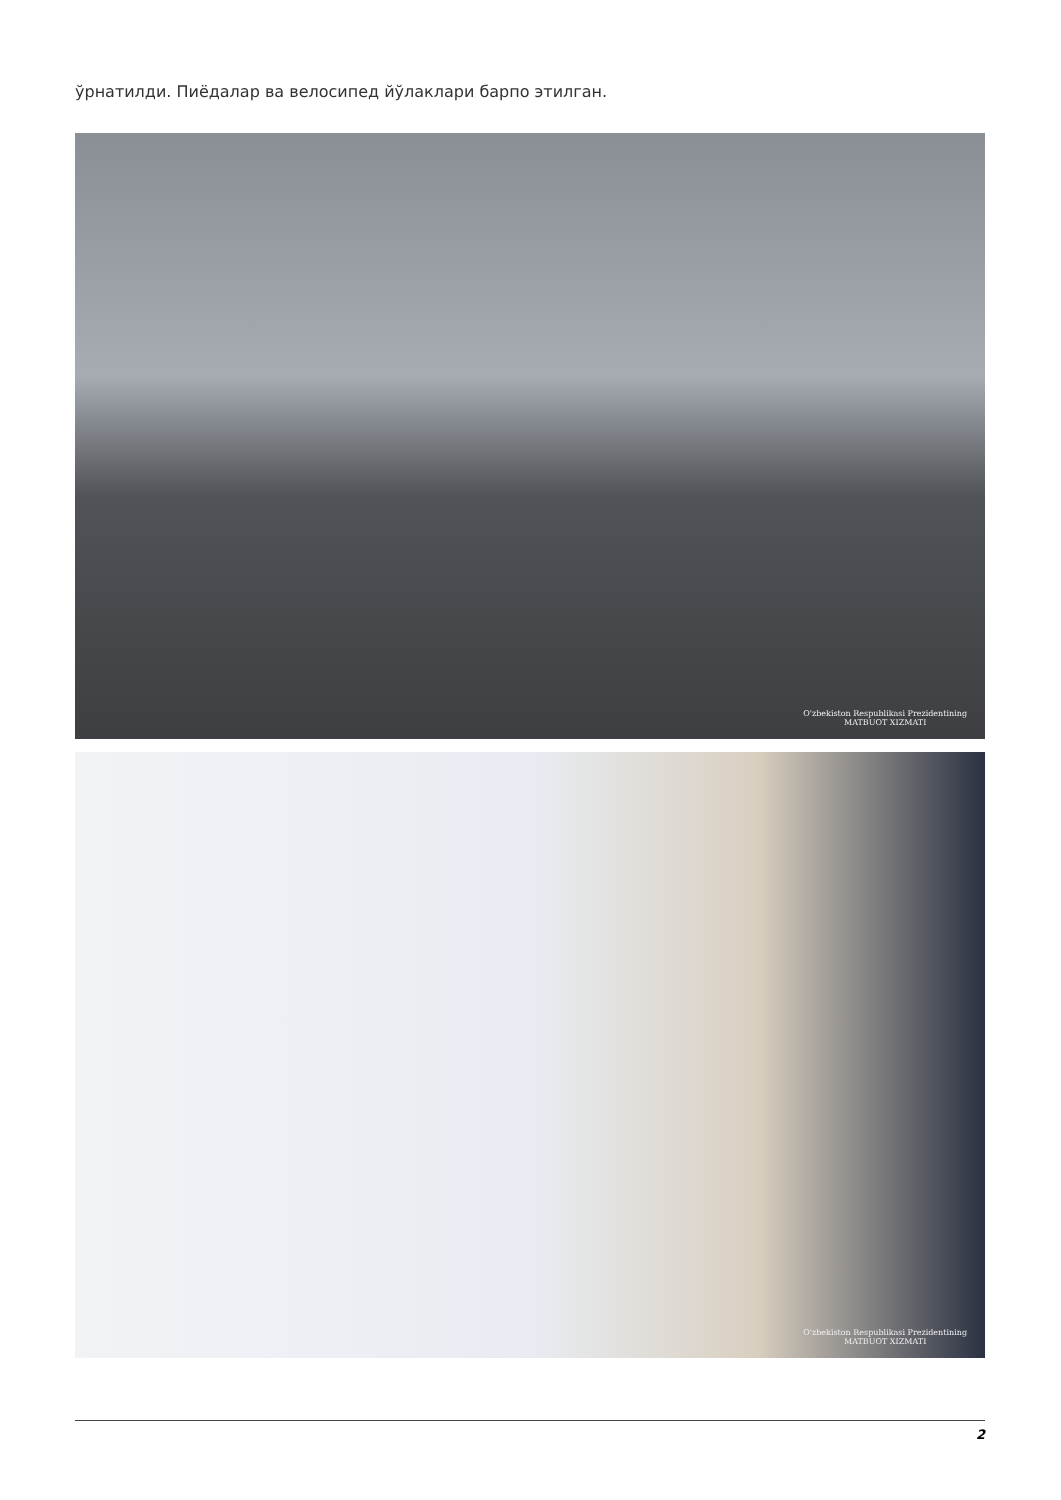ўрнатилди. Пиёдалар ва велосипед йўлаклари барпо этилган.
O'zbekiston Respublikasi Prezidentining
MATBUOT XIZMATI
O'zbekiston Respublikasi Prezidentining
MATBUOT XIZMATI
2